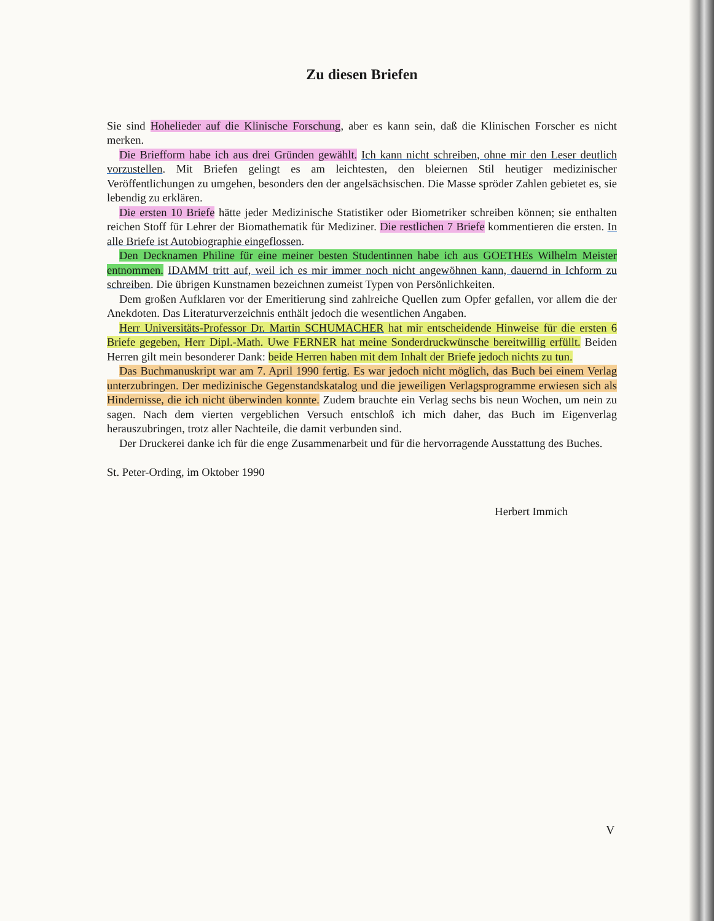Zu diesen Briefen
Sie sind Hohelieder auf die Klinische Forschung, aber es kann sein, daß die Klinischen Forscher es nicht merken.
Die Briefform habe ich aus drei Gründen gewählt. Ich kann nicht schreiben, ohne mir den Leser deutlich vorzustellen. Mit Briefen gelingt es am leichtesten, den bleiernen Stil heutiger medizinischer Veröffentlichungen zu umgehen, besonders den der angelsächsischen. Die Masse spröder Zahlen gebietet es, sie lebendig zu erklären.
Die ersten 10 Briefe hätte jeder Medizinische Statistiker oder Biometriker schreiben können; sie enthalten reichen Stoff für Lehrer der Biomathematik für Mediziner. Die restlichen 7 Briefe kommentieren die ersten. In alle Briefe ist Autobiographie eingeflossen.
Den Decknamen Philine für eine meiner besten Studentinnen habe ich aus GOETHEs Wilhelm Meister entnommen. IDAMM tritt auf, weil ich es mir immer noch nicht angewöhnen kann, dauernd in Ichform zu schreiben. Die übrigen Kunstnamen bezeichnen zumeist Typen von Persönlichkeiten.
Dem großen Aufklaren vor der Emeritierung sind zahlreiche Quellen zum Opfer gefallen, vor allem die der Anekdoten. Das Literaturverzeichnis enthält jedoch die wesentlichen Angaben.
Herr Universitäts-Professor Dr. Martin SCHUMACHER hat mir entscheidende Hinweise für die ersten 6 Briefe gegeben, Herr Dipl.-Math. Uwe FERNER hat meine Sonderdruckwünsche bereitwillig erfüllt. Beiden Herren gilt mein besonderer Dank: beide Herren haben mit dem Inhalt der Briefe jedoch nichts zu tun.
Das Buchmanuskript war am 7. April 1990 fertig. Es war jedoch nicht möglich, das Buch bei einem Verlag unterzubringen. Der medizinische Gegenstandskatalog und die jeweiligen Verlags­programme erwiesen sich als Hindernisse, die ich nicht überwinden konnte. Zudem brauchte ein Verlag sechs bis neun Wochen, um nein zu sagen. Nach dem vierten vergeblichen Versuch entschloß ich mich daher, das Buch im Eigenverlag herauszubringen, trotz aller Nachteile, die damit verbunden sind.
Der Druckerei danke ich für die enge Zusammenarbeit und für die hervorragende Ausstattung des Buches.
St. Peter-Ording, im Oktober 1990
Herbert Immich
V